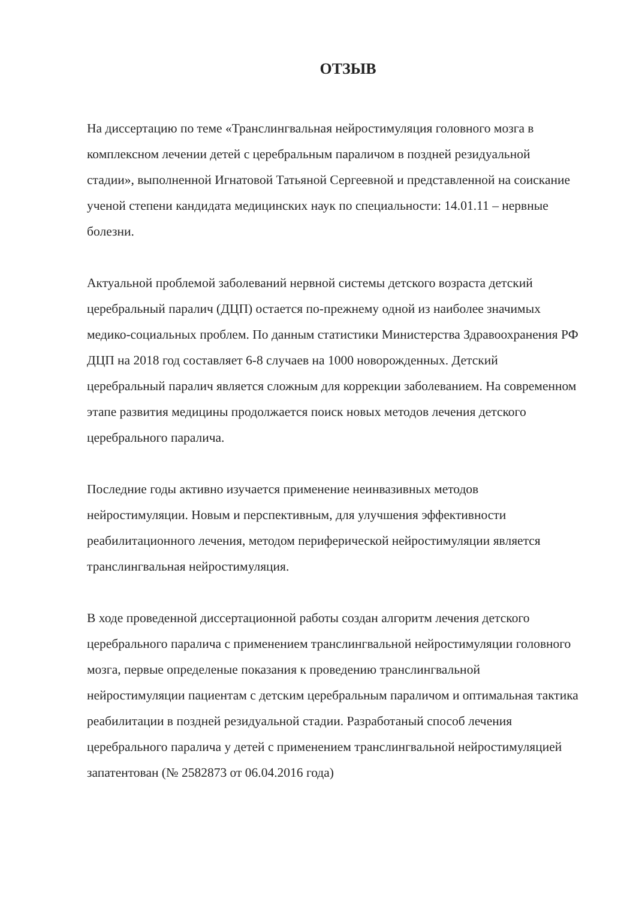ОТЗЫВ
На диссертацию по теме «Транслингвальная нейростимуляция головного мозга в комплексном лечении детей с церебральным параличом в поздней резидуальной стадии», выполненной Игнатовой Татьяной Сергеевной и представленной на соискание ученой степени кандидата медицинских наук по специальности: 14.01.11 – нервные болезни.
Актуальной проблемой заболеваний нервной системы детского возраста детский церебральный паралич (ДЦП) остается по-прежнему одной из наиболее значимых медико-социальных проблем. По данным статистики Министерства Здравоохранения РФ ДЦП на 2018 год составляет 6-8 случаев на 1000 новорожденных. Детский церебральный паралич является сложным для коррекции заболеванием. На современном этапе развития медицины продолжается поиск новых методов лечения детского церебрального паралича.
Последние годы активно изучается применение неинвазивных методов нейростимуляции. Новым и перспективным, для улучшения эффективности реабилитационного лечения, методом периферической нейростимуляции является транслингвальная нейростимуляция.
В ходе проведенной диссертационной работы создан алгоритм лечения детского церебрального паралича с применением транслингвальной нейростимуляции головного мозга, первые определеные показания к проведению транслингвальной нейростимуляции пациентам с детским церебральным параличом и оптимальная тактика реабилитации в поздней резидуальной стадии. Разработаный способ лечения церебрального паралича у детей с применением транслингвальной нейростимуляцией запатентован (№ 2582873 от 06.04.2016 года)